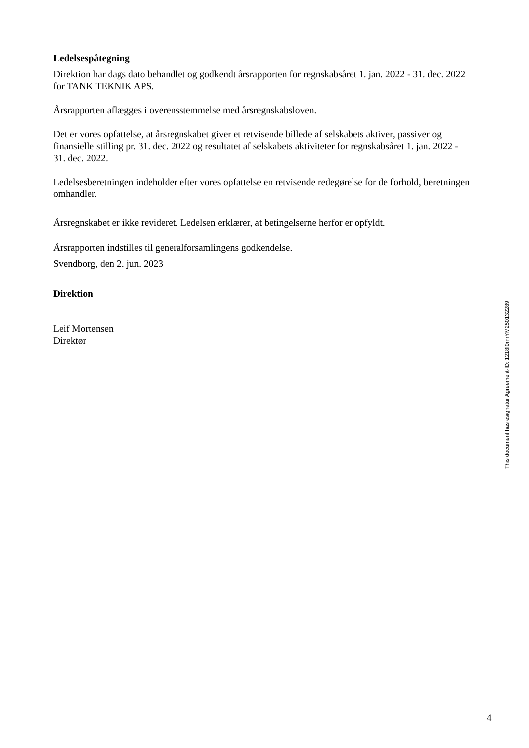Ledelsespåtegning
Direktion har dags dato behandlet og godkendt årsrapporten for regnskabsåret 1. jan. 2022 - 31. dec. 2022 for TANK TEKNIK APS.
Årsrapporten aflægges i overensstemmelse med årsregnskabsloven.
Det er vores opfattelse, at årsregnskabet giver et retvisende billede af selskabets aktiver, passiver og finansielle stilling pr. 31. dec. 2022 og resultatet af selskabets aktiviteter for regnskabsåret 1. jan. 2022 - 31. dec. 2022.
Ledelsesberetningen indeholder efter vores opfattelse en retvisende redegørelse for de forhold, beretningen omhandler.
Årsregnskabet er ikke revideret. Ledelsen erklærer, at betingelserne herfor er opfyldt.
Årsrapporten indstilles til generalforsamlingens godkendelse.
Svendborg, den 2. jun. 2023
Direktion
Leif Mortensen
Direktør
This document has esignatur Agreement-ID: 1218f0rnrYM250132289
4